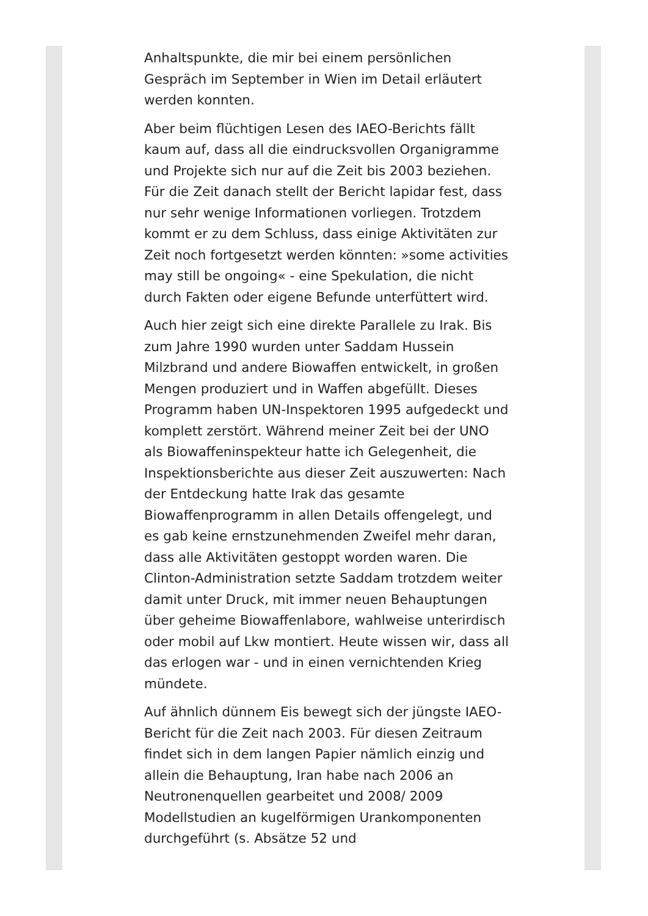Anhaltspunkte, die mir bei einem persönlichen Gespräch im September in Wien im Detail erläutert werden konnten.
Aber beim flüchtigen Lesen des IAEO-Berichts fällt kaum auf, dass all die eindrucksvollen Organigramme und Projekte sich nur auf die Zeit bis 2003 beziehen. Für die Zeit danach stellt der Bericht lapidar fest, dass nur sehr wenige Informationen vorliegen. Trotzdem kommt er zu dem Schluss, dass einige Aktivitäten zur Zeit noch fortgesetzt werden könnten: »some activities may still be ongoing« - eine Spekulation, die nicht durch Fakten oder eigene Befunde unterfüttert wird.
Auch hier zeigt sich eine direkte Parallele zu Irak. Bis zum Jahre 1990 wurden unter Saddam Hussein Milzbrand und andere Biowaffen entwickelt, in großen Mengen produziert und in Waffen abgefüllt. Dieses Programm haben UN-Inspektoren 1995 aufgedeckt und komplett zerstört. Während meiner Zeit bei der UNO als Biowaffeninspekteur hatte ich Gelegenheit, die Inspektionsberichte aus dieser Zeit auszuwerten: Nach der Entdeckung hatte Irak das gesamte Biowaffenprogramm in allen Details offengelegt, und es gab keine ernstzunehmenden Zweifel mehr daran, dass alle Aktivitäten gestoppt worden waren. Die Clinton-Administration setzte Saddam trotzdem weiter damit unter Druck, mit immer neuen Behauptungen über geheime Biowaffenlabore, wahlweise unterirdisch oder mobil auf Lkw montiert. Heute wissen wir, dass all das erlogen war - und in einen vernichtenden Krieg mündete.
Auf ähnlich dünnem Eis bewegt sich der jüngste IAEO-Bericht für die Zeit nach 2003. Für diesen Zeitraum findet sich in dem langen Papier nämlich einzig und allein die Behauptung, Iran habe nach 2006 an Neutronenquellen gearbeitet und 2008/ 2009 Modellstudien an kugelförmigen Urankomponenten durchgeführt (s. Absätze 52 und